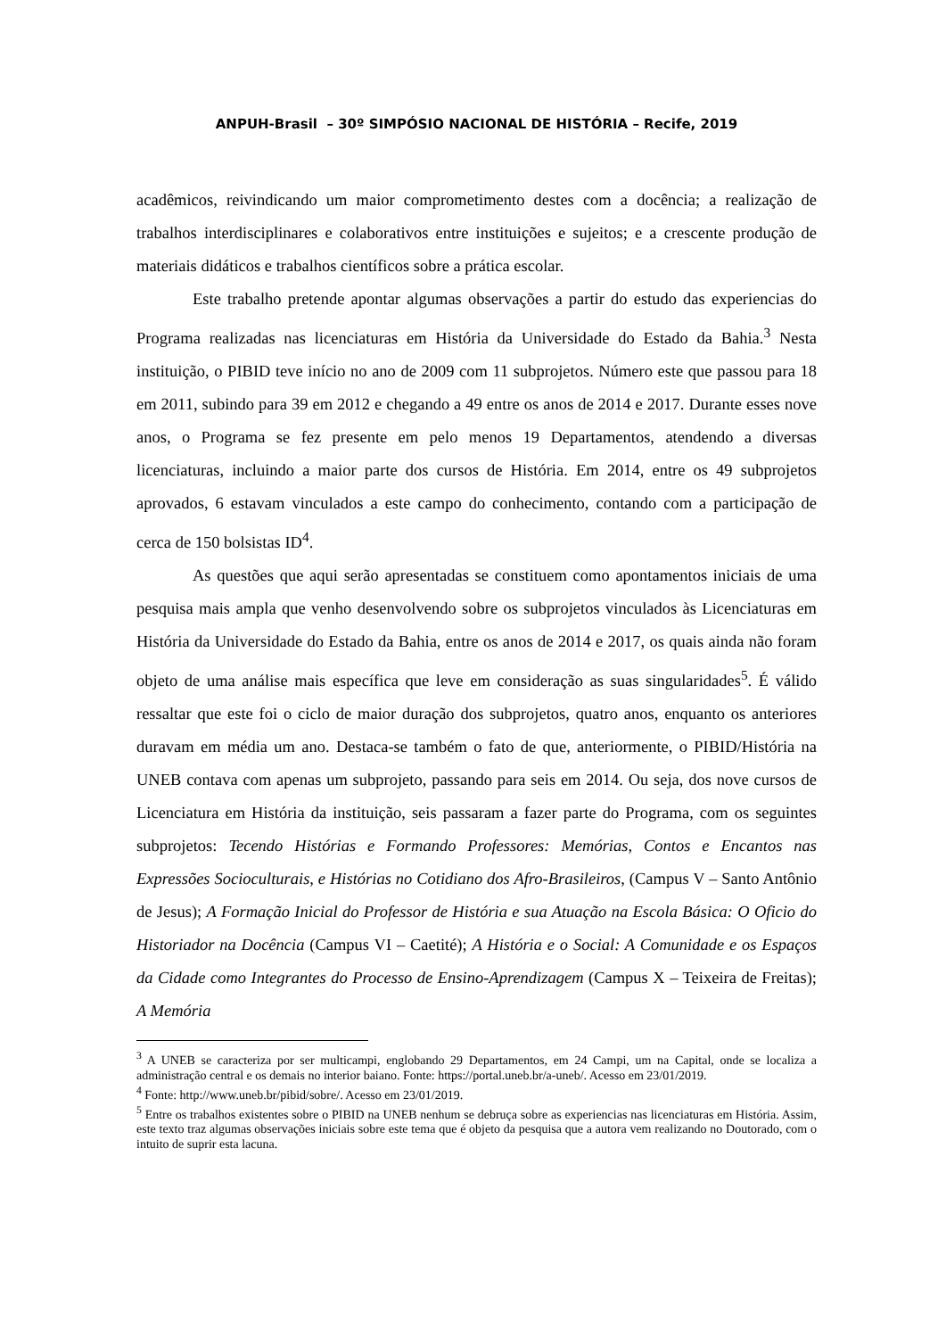ANPUH-Brasil – 30º SIMPÓSIO NACIONAL DE HISTÓRIA – Recife, 2019
acadêmicos, reivindicando um maior comprometimento destes com a docência; a realização de trabalhos interdisciplinares e colaborativos entre instituições e sujeitos; e a crescente produção de materiais didáticos e trabalhos científicos sobre a prática escolar.
Este trabalho pretende apontar algumas observações a partir do estudo das experiencias do Programa realizadas nas licenciaturas em História da Universidade do Estado da Bahia.<sup>3</sup> Nesta instituição, o PIBID teve início no ano de 2009 com 11 subprojetos. Número este que passou para 18 em 2011, subindo para 39 em 2012 e chegando a 49 entre os anos de 2014 e 2017. Durante esses nove anos, o Programa se fez presente em pelo menos 19 Departamentos, atendendo a diversas licenciaturas, incluindo a maior parte dos cursos de História. Em 2014, entre os 49 subprojetos aprovados, 6 estavam vinculados a este campo do conhecimento, contando com a participação de cerca de 150 bolsistas ID<sup>4</sup>.
As questões que aqui serão apresentadas se constituem como apontamentos iniciais de uma pesquisa mais ampla que venho desenvolvendo sobre os subprojetos vinculados às Licenciaturas em História da Universidade do Estado da Bahia, entre os anos de 2014 e 2017, os quais ainda não foram objeto de uma análise mais específica que leve em consideração as suas singularidades<sup>5</sup>. É válido ressaltar que este foi o ciclo de maior duração dos subprojetos, quatro anos, enquanto os anteriores duravam em média um ano. Destaca-se também o fato de que, anteriormente, o PIBID/História na UNEB contava com apenas um subprojeto, passando para seis em 2014. Ou seja, dos nove cursos de Licenciatura em História da instituição, seis passaram a fazer parte do Programa, com os seguintes subprojetos: Tecendo Histórias e Formando Professores: Memórias, Contos e Encantos nas Expressões Socioculturais, e Histórias no Cotidiano dos Afro-Brasileiros, (Campus V – Santo Antônio de Jesus); A Formação Inicial do Professor de História e sua Atuação na Escola Básica: O Oficio do Historiador na Docência (Campus VI – Caetité); A História e o Social: A Comunidade e os Espaços da Cidade como Integrantes do Processo de Ensino-Aprendizagem (Campus X – Teixeira de Freitas); A Memória
<sup>3</sup> A UNEB se caracteriza por ser multicampi, englobando 29 Departamentos, em 24 Campi, um na Capital, onde se localiza a administração central e os demais no interior baiano. Fonte: https://portal.uneb.br/a-uneb/. Acesso em 23/01/2019.
<sup>4</sup> Fonte: http://www.uneb.br/pibid/sobre/. Acesso em 23/01/2019.
<sup>5</sup> Entre os trabalhos existentes sobre o PIBID na UNEB nenhum se debruça sobre as experiencias nas licenciaturas em História. Assim, este texto traz algumas observações iniciais sobre este tema que é objeto da pesquisa que a autora vem realizando no Doutorado, com o intuito de suprir esta lacuna.